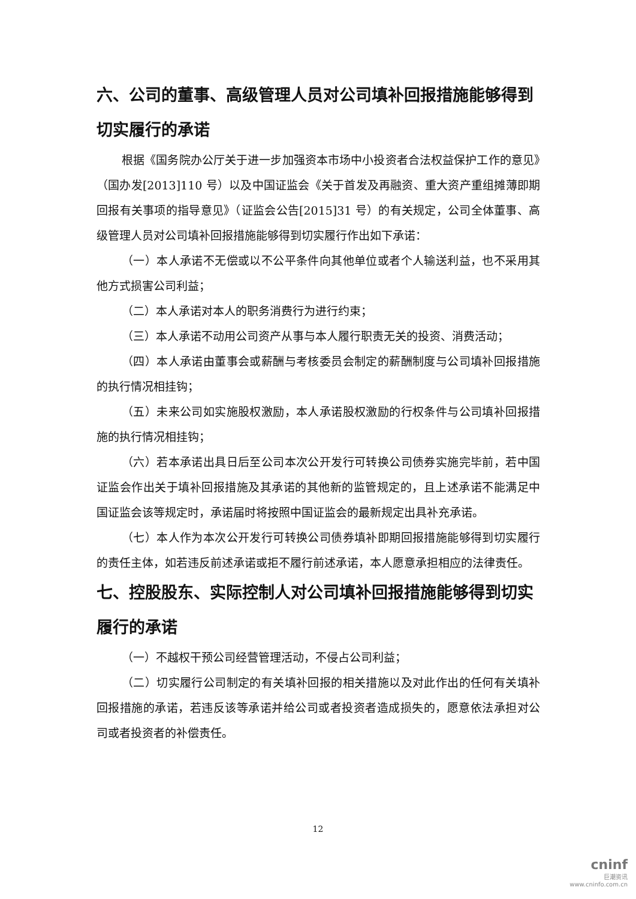六、公司的董事、高级管理人员对公司填补回报措施能够得到切实履行的承诺
根据《国务院办公厅关于进一步加强资本市场中小投资者合法权益保护工作的意见》（国办发[2013]110 号）以及中国证监会《关于首发及再融资、重大资产重组摊薄即期回报有关事项的指导意见》（证监会公告[2015]31 号）的有关规定，公司全体董事、高级管理人员对公司填补回报措施能够得到切实履行作出如下承诺：
（一）本人承诺不无偿或以不公平条件向其他单位或者个人输送利益，也不采用其他方式损害公司利益；
（二）本人承诺对本人的职务消费行为进行约束；
（三）本人承诺不动用公司资产从事与本人履行职责无关的投资、消费活动；
（四）本人承诺由董事会或薪酬与考核委员会制定的薪酬制度与公司填补回报措施的执行情况相挂钩；
（五）未来公司如实施股权激励，本人承诺股权激励的行权条件与公司填补回报措施的执行情况相挂钩；
（六）若本承诺出具日后至公司本次公开发行可转换公司债券实施完毕前，若中国证监会作出关于填补回报措施及其承诺的其他新的监管规定的，且上述承诺不能满足中国证监会该等规定时，承诺届时将按照中国证监会的最新规定出具补充承诺。
（七）本人作为本次公开发行可转换公司债券填补即期回报措施能够得到切实履行的责任主体，如若违反前述承诺或拒不履行前述承诺，本人愿意承担相应的法律责任。
七、控股股东、实际控制人对公司填补回报措施能够得到切实履行的承诺
（一）不越权干预公司经营管理活动，不侵占公司利益；
（二）切实履行公司制定的有关填补回报的相关措施以及对此作出的任何有关填补回报措施的承诺，若违反该等承诺并给公司或者投资者造成损失的，愿意依法承担对公司或者投资者的补偿责任。
12
cninf
巨潮资讯
www.cninfo.com.cn